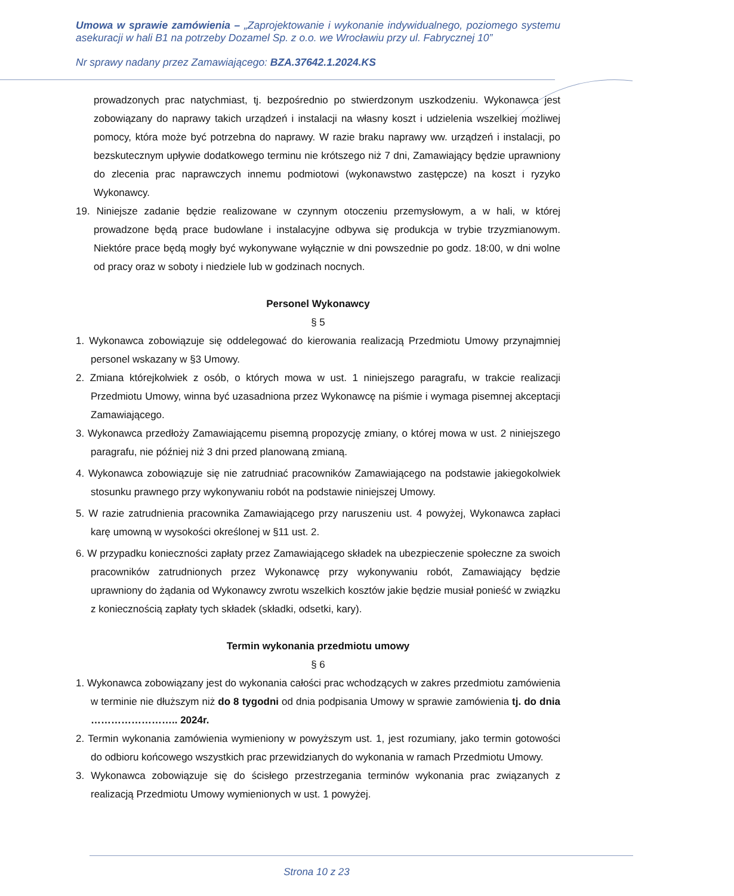Umowa w sprawie zamówienia – „Zaprojektowanie i wykonanie indywidualnego, poziomego systemu asekuracji w hali B1 na potrzeby Dozamel Sp. z o.o. we Wrocławiu przy ul. Fabrycznej 10”
Nr sprawy nadany przez Zamawiającego: BZA.37642.1.2024.KS
prowadzonych prac natychmiast, tj. bezpośrednio po stwierdzonym uszkodzeniu. Wykonawca jest zobowiązany do naprawy takich urządzeń i instalacji na własny koszt i udzielenia wszelkiej możliwej pomocy, która może być potrzebna do naprawy. W razie braku naprawy ww. urządzeń i instalacji, po bezskutecznym upływie dodatkowego terminu nie krótszego niż 7 dni, Zamawiający będzie uprawniony do zlecenia prac naprawczych innemu podmiotowi (wykonawstwo zastępcze) na koszt i ryzyko Wykonawcy.
19. Niniejsze zadanie będzie realizowane w czynnym otoczeniu przemysłowym, a w hali, w której prowadzone będą prace budowlane i instalacyjne odbywa się produkcja w trybie trzyzmianowym. Niektóre prace będą mogły być wykonywane wyłącznie w dni powszednie po godz. 18:00, w dni wolne od pracy oraz w soboty i niedziele lub w godzinach nocnych.
Personel Wykonawcy
§ 5
1. Wykonawca zobowiązuje się oddelegować do kierowania realizacją Przedmiotu Umowy przynajmniej personel wskazany w §3 Umowy.
2. Zmiana którejkolwiek z osób, o których mowa w ust. 1 niniejszego paragrafu, w trakcie realizacji Przedmiotu Umowy, winna być uzasadniona przez Wykonawcę na piśmie i wymaga pisemnej akceptacji Zamawiającego.
3. Wykonawca przedłoży Zamawiającemu pisemną propozycję zmiany, o której mowa w ust. 2 niniejszego paragrafu, nie później niż 3 dni przed planowaną zmianą.
4. Wykonawca zobowiązuje się nie zatrudniać pracowników Zamawiającego na podstawie jakiegokolwiek stosunku prawnego przy wykonywaniu robót na podstawie niniejszej Umowy.
5. W razie zatrudnienia pracownika Zamawiającego przy naruszeniu ust. 4 powyżej, Wykonawca zapłaci karę umowną w wysokości określonej w §11 ust. 2.
6. W przypadku konieczności zapłaty przez Zamawiającego składek na ubezpieczenie społeczne za swoich pracowników zatrudnionych przez Wykonawcę przy wykonywaniu robót, Zamawiający będzie uprawniony do żądania od Wykonawcy zwrotu wszelkich kosztów jakie będzie musiał ponieść w związku z koniecznością zapłaty tych składek (składki, odsetki, kary).
Termin wykonania przedmiotu umowy
§ 6
1. Wykonawca zobowiązany jest do wykonania całości prac wchodzących w zakres przedmiotu zamówienia w terminie nie dłuższym niż do 8 tygodni od dnia podpisania Umowy w sprawie zamówienia tj. do dnia …………………….. 2024r.
2. Termin wykonania zamówienia wymieniony w powyższym ust. 1, jest rozumiany, jako termin gotowości do odbioru końcowego wszystkich prac przewidzianych do wykonania w ramach Przedmiotu Umowy.
3. Wykonawca zobowiązuje się do ścisłego przestrzegania terminów wykonania prac związanych z realizacją Przedmiotu Umowy wymienionych w ust. 1 powyżej.
Strona 10 z 23